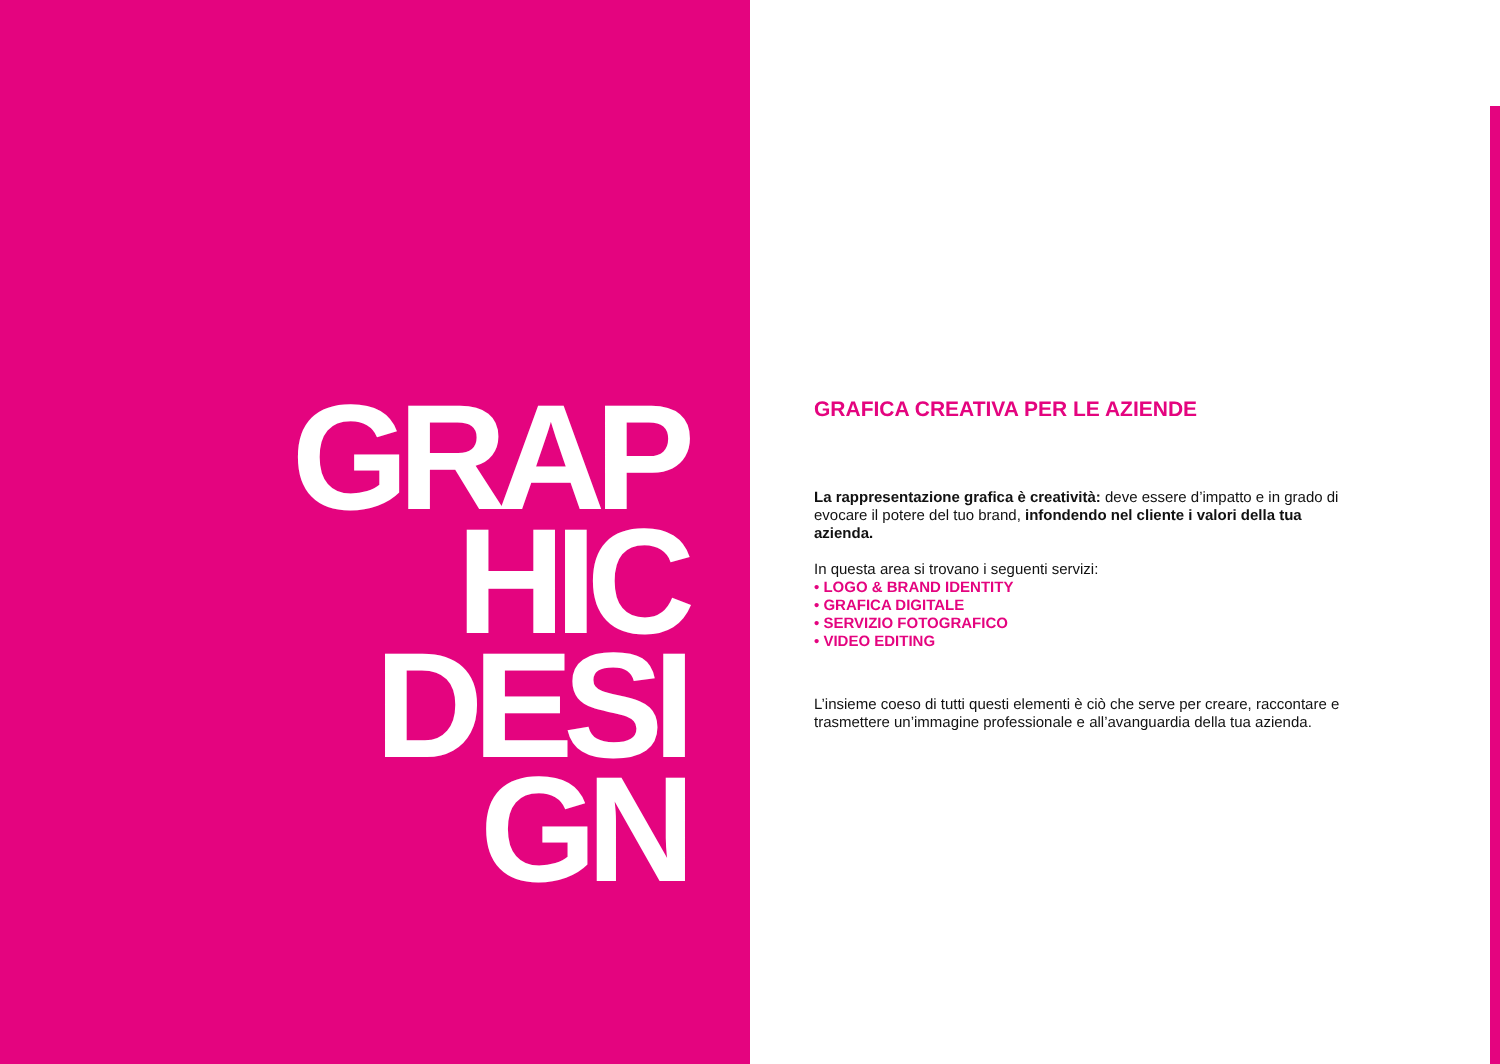GRAP
HIC
DESI
GN
GRAFICA CREATIVA PER LE AZIENDE
La rappresentazione grafica è creatività: deve essere d’impatto e in grado di evocare il potere del tuo brand, infondendo nel cliente i valori della tua azienda.
In questa area si trovano i seguenti servizi:
• LOGO & BRAND IDENTITY
• GRAFICA DIGITALE
• SERVIZIO FOTOGRAFICO
• VIDEO EDITING
L’insieme coeso di tutti questi elementi è ciò che serve per creare, raccontare e trasmettere un’immagine professionale e all’avanguardia della tua azienda.